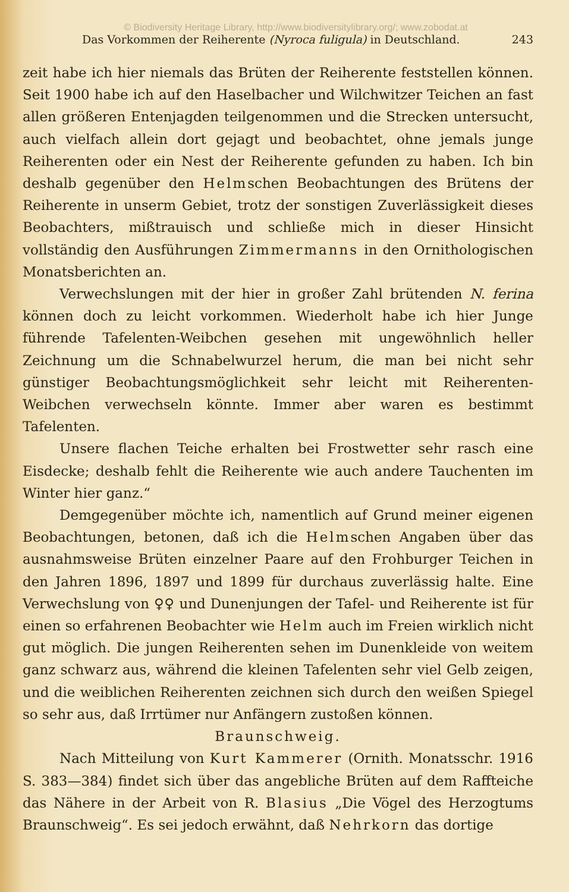© Biodiversity Heritage Library, http://www.biodiversitylibrary.org/; www.zobodat.at
Das Vorkommen der Reiherente (Nyroca fuligula) in Deutschland. 243
zeit habe ich hier niemals das Brüten der Reiherente feststellen können. Seit 1900 habe ich auf den Haselbacher und Wilchwitzer Teichen an fast allen größeren Entenjagden teilgenommen und die Strecken untersucht, auch vielfach allein dort gejagt und beobachtet, ohne jemals junge Reiherenten oder ein Nest der Reiherente gefunden zu haben. Ich bin deshalb gegenüber den Helmschen Beobachtungen des Brütens der Reiherente in unserm Gebiet, trotz der sonstigen Zuverlässigkeit dieses Beobachters, mißtrauisch und schließe mich in dieser Hinsicht vollständig den Ausführungen Zimmermanns in den Ornithologischen Monatsberichten an.
Verwechslungen mit der hier in großer Zahl brütenden N. ferina können doch zu leicht vorkommen. Wiederholt habe ich hier Junge führende Tafelenten-Weibchen gesehen mit ungewöhnlich heller Zeichnung um die Schnabelwurzel herum, die man bei nicht sehr günstiger Beobachtungsmöglichkeit sehr leicht mit Reiherenten-Weibchen verwechseln könnte. Immer aber waren es bestimmt Tafelenten.
Unsere flachen Teiche erhalten bei Frostwetter sehr rasch eine Eisdecke; deshalb fehlt die Reiherente wie auch andere Tauchenten im Winter hier ganz.“
Demgegenüber möchte ich, namentlich auf Grund meiner eigenen Beobachtungen, betonen, daß ich die Helmschen Angaben über das ausnahmsweise Brüten einzelner Paare auf den Frohburger Teichen in den Jahren 1896, 1897 und 1899 für durchaus zuverlässig halte. Eine Verwechslung von ♀♀ und Dunenjungen der Tafel- und Reiherente ist für einen so erfahrenen Beobachter wie Helm auch im Freien wirklich nicht gut möglich. Die jungen Reiherenten sehen im Dunenkleide von weitem ganz schwarz aus, während die kleinen Tafelenten sehr viel Gelb zeigen, und die weiblichen Reiherenten zeichnen sich durch den weißen Spiegel so sehr aus, daß Irrtümer nur Anfängern zustoßen können.
Braunschweig.
Nach Mitteilung von Kurt Kammerer (Ornith. Monatsschr. 1916 S. 383—384) findet sich über das angebliche Brüten auf dem Raffteiche das Nähere in der Arbeit von R. Blasius „Die Vögel des Herzogtums Braunschweig“. Es sei jedoch erwähnt, daß Nehrkorn das dortige